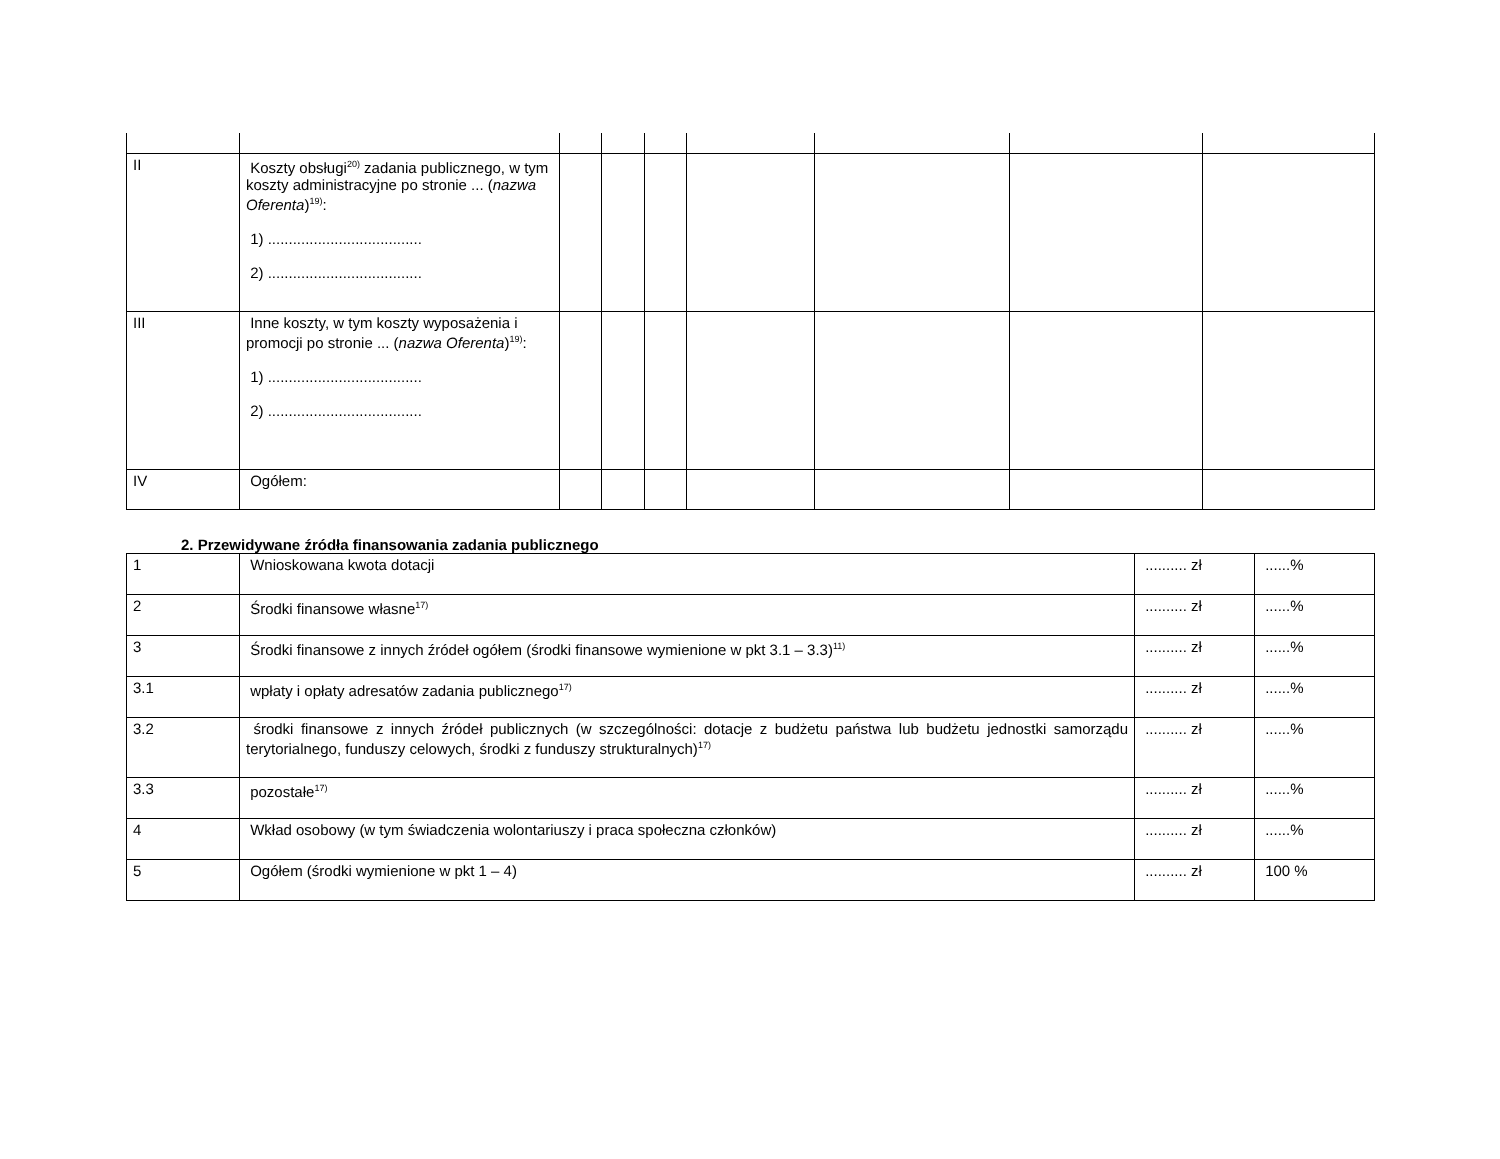| II | Koszty obsługi<sup>20)</sup> zadania publicznego, w tym koszty administracyjne po stronie ... ( nazwa Oferenta )<sup>19)</sup>: 1) ..................................... 2) ..................................... | | | | | | | |
| III | Inne koszty, w tym koszty wyposażenia i promocji po stronie ... ( nazwa Oferenta )<sup>19)</sup>: 1) ..................................... 2) ..................................... | | | | | | | |
| IV | Ogółem: | | | | | | | |
2. Przewidywane źródła finansowania zadania publicznego
| 1 | Wnioskowana kwota dotacji | .......... zł | ......% |
| 2 | Środki finansowe własne<sup>17)</sup> | .......... zł | ......% |
| 3 | Środki finansowe z innych źródeł ogółem (środki finansowe wymienione w pkt 3.1 – 3.3)<sup>11)</sup> | .......... zł | ......% |
| 3.1 | wpłaty i opłaty adresatów zadania publicznego<sup>17)</sup> | .......... zł | ......% |
| 3.2 | środki finansowe z innych źródeł publicznych (w szczególności: dotacje z budżetu państwa lub budżetu jednostki samorządu terytorialnego, funduszy celowych, środki z funduszy strukturalnych)<sup>17)</sup> | .......... zł | ......% |
| 3.3 | pozostałe<sup>17)</sup> | .......... zł | ......% |
| 4 | Wkład osobowy (w tym świadczenia wolontariuszy i praca społeczna członków) | .......... zł | ......% |
| 5 | Ogółem (środki wymienione w pkt 1 – 4) | .......... zł | 100 % |